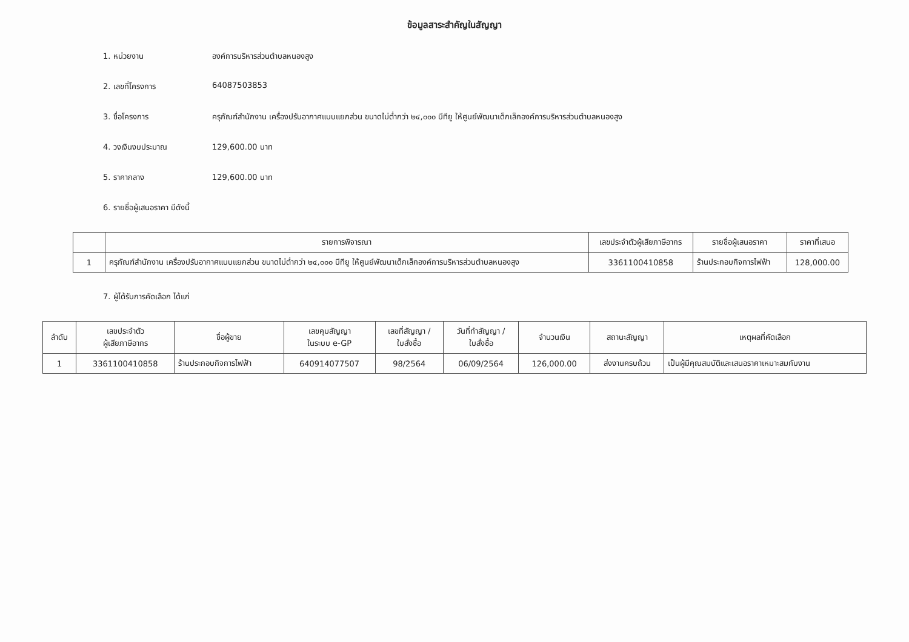ข้อมูลสาระสำคัญในสัญญา
1. หน่วยงาน องค์การบริหารส่วนตำบลหนองสูง
2. เลขที่โครงการ 64087503853
3. ชื่อโครงการ ครุภัณฑ์สำนักงาน เครื่องปรับอากาศแบบแยกส่วน ขนาดไม่ต่ำกว่า ๒๔,๐๐๐ บีทียู ให้ศูนย์พัฒนาเด็กเล็กองค์การบริหารส่วนตำบลหนองสูง
4. วงเงินงบประมาณ 129,600.00 บาท
5. ราคากลาง 129,600.00 บาท
6. รายชื่อผู้เสนอราคา มีดังนี้
| | รายการพิจารณา | เลขประจำตัวผู้เสียภาษีอากร | รายชื่อผู้เสนอราคา | ราคาที่เสนอ |
| --- | --- | --- | --- | --- |
| 1 | ครุภัณฑ์สำนักงาน เครื่องปรับอากาศแบบแยกส่วน ขนาดไม่ต่ำกว่า ๒๔,๐๐๐ บีทียู ให้ศูนย์พัฒนาเด็กเล็กองค์การบริหารส่วนตำบลหนองสูง | 3361100410858 | ร้านประกอบกิจการไฟฟ้า | 128,000.00 |
7. ผู้ได้รับการคัดเลือก ได้แก่
| ลำดับ | เลขประจำตัว ผู้เสียภาษีอากร | ชื่อผู้ขาย | เลขคุมสัญญา ในระบบ e-GP | เลขที่สัญญา / ใบสั่งซื้อ | วันที่ทำสัญญา / ใบสั่งซื้อ | จำนวนเงิน | สถานะสัญญา | เหตุผลที่คัดเลือก |
| --- | --- | --- | --- | --- | --- | --- | --- | --- |
| 1 | 3361100410858 | ร้านประกอบกิจการไฟฟ้า | 640914077507 | 98/2564 | 06/09/2564 | 126,000.00 | ส่งงานครบถ้วน | เป็นผู้มีคุณสมบัติและเสนอราคาเหมาะสมกับงาน |